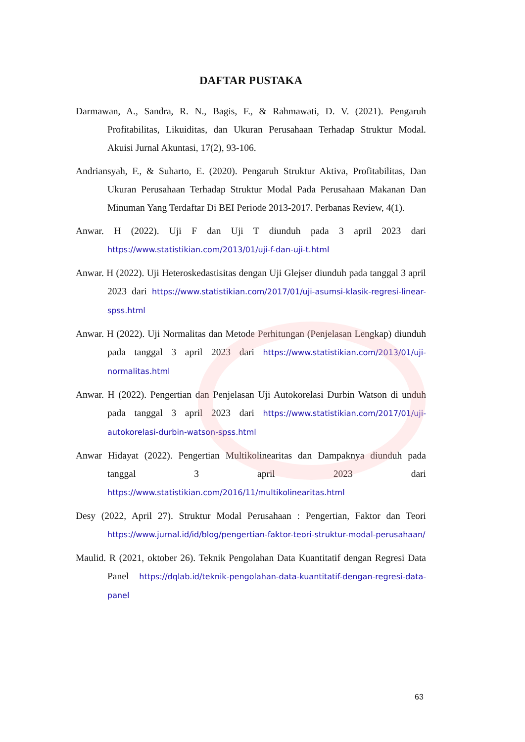DAFTAR PUSTAKA
Darmawan, A., Sandra, R. N., Bagis, F., & Rahmawati, D. V. (2021). Pengaruh Profitabilitas, Likuiditas, dan Ukuran Perusahaan Terhadap Struktur Modal. Akuisi Jurnal Akuntasi, 17(2), 93-106.
Andriansyah, F., & Suharto, E. (2020). Pengaruh Struktur Aktiva, Profitabilitas, Dan Ukuran Perusahaan Terhadap Struktur Modal Pada Perusahaan Makanan Dan Minuman Yang Terdaftar Di BEI Periode 2013-2017. Perbanas Review, 4(1).
Anwar. H (2022). Uji F dan Uji T diunduh pada 3 april 2023 dari https://www.statistikian.com/2013/01/uji-f-dan-uji-t.html
Anwar. H (2022). Uji Heteroskedastisitas dengan Uji Glejser diunduh pada tanggal 3 april 2023 dari https://www.statistikian.com/2017/01/uji-asumsi-klasik-regresi-linear-spss.html
Anwar. H (2022). Uji Normalitas dan Metode Perhitungan (Penjelasan Lengkap) diunduh pada tanggal 3 april 2023 dari https://www.statistikian.com/2013/01/uji-normalitas.html
Anwar. H (2022). Pengertian dan Penjelasan Uji Autokorelasi Durbin Watson di unduh pada tanggal 3 april 2023 dari https://www.statistikian.com/2017/01/uji-autokorelasi-durbin-watson-spss.html
Anwar Hidayat (2022). Pengertian Multikolinearitas dan Dampaknya diunduh pada tanggal 3 april 2023 dari https://www.statistikian.com/2016/11/multikolinearitas.html
Desy (2022, April 27). Struktur Modal Perusahaan : Pengertian, Faktor dan Teori https://www.jurnal.id/id/blog/pengertian-faktor-teori-struktur-modal-perusahaan/
Maulid. R (2021, oktober 26). Teknik Pengolahan Data Kuantitatif dengan Regresi Data Panel https://dqlab.id/teknik-pengolahan-data-kuantitatif-dengan-regresi-data-panel
63